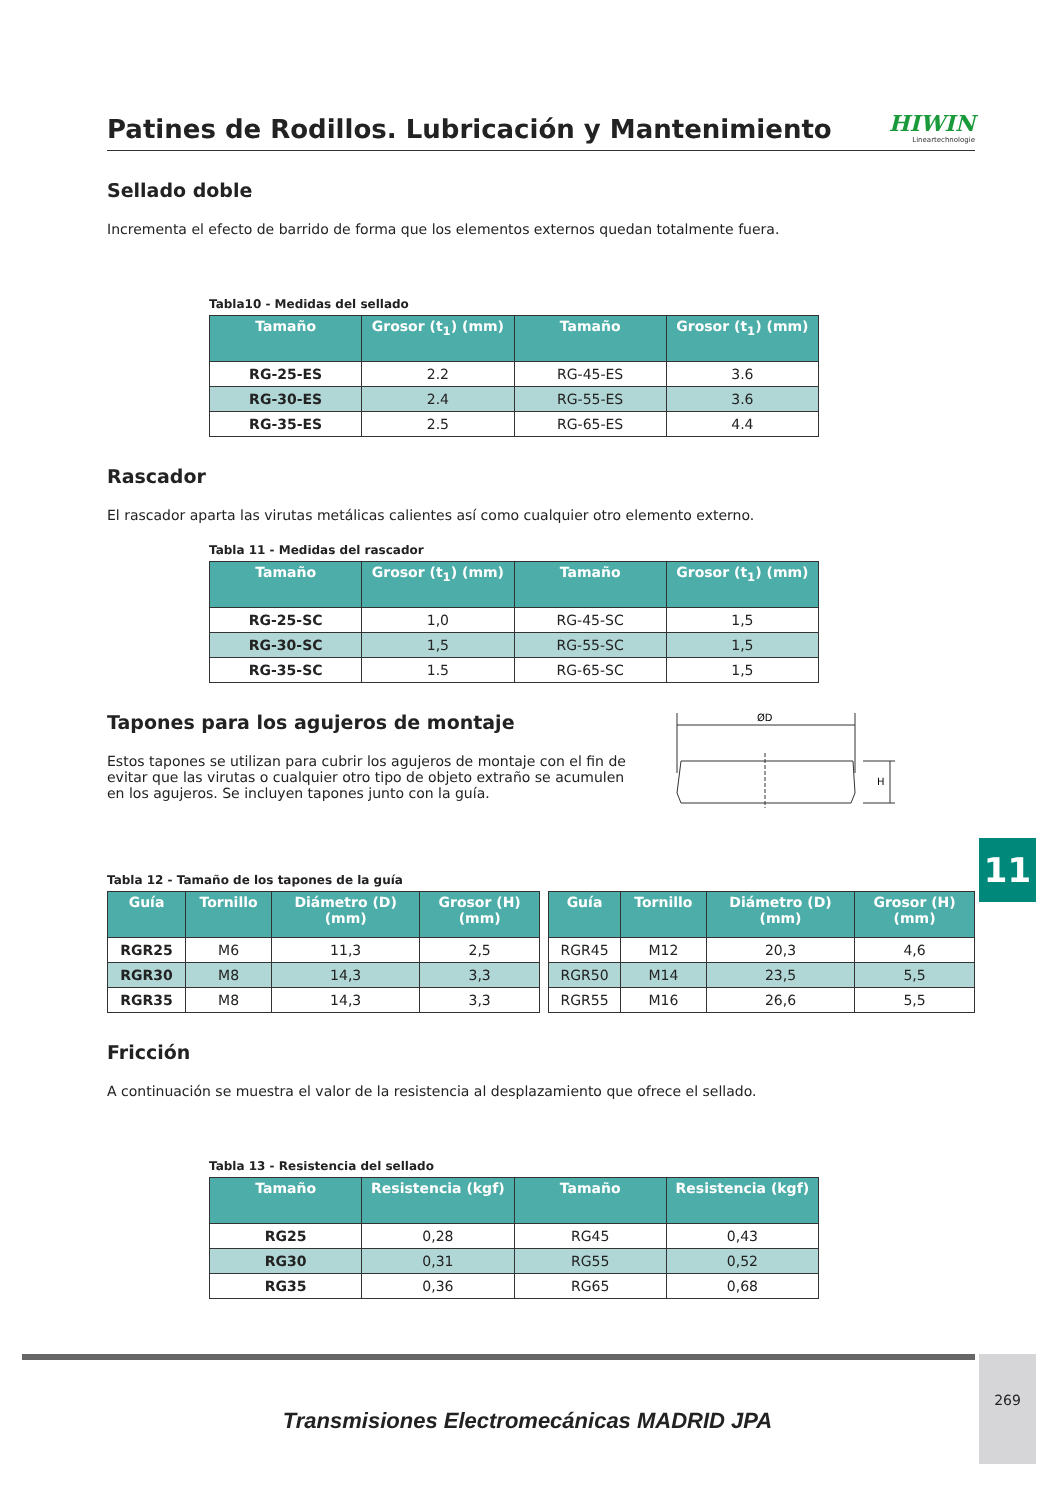Patines de Rodillos. Lubricación y Mantenimiento
HIWIN
Lineartechnologie
Sellado doble
Incrementa el efecto de barrido de forma que los elementos externos quedan totalmente fuera.
Tabla10 - Medidas del sellado
| Tamaño | Grosor (t<sub>1</sub>) (mm) | Tamaño | Grosor (t<sub>1</sub>) (mm) |
| --- | --- | --- | --- |
| RG-25-ES | 2.2 | RG-45-ES | 3.6 |
| RG-30-ES | 2.4 | RG-55-ES | 3.6 |
| RG-35-ES | 2.5 | RG-65-ES | 4.4 |
Rascador
El rascador aparta las virutas metálicas calientes así como cualquier otro elemento externo.
Tabla 11 - Medidas del rascador
| Tamaño | Grosor (t<sub>1</sub>) (mm) | Tamaño | Grosor (t<sub>1</sub>) (mm) |
| --- | --- | --- | --- |
| RG-25-SC | 1,0 | RG-45-SC | 1,5 |
| RG-30-SC | 1,5 | RG-55-SC | 1,5 |
| RG-35-SC | 1.5 | RG-65-SC | 1,5 |
Tapones para los agujeros de montaje
Estos tapones se utilizan para cubrir los agujeros de montaje con el fin de evitar que las virutas o cualquier otro tipo de objeto extraño se acumulen en los agujeros. Se incluyen tapones junto con la guía.
ØD
H
Tabla 12 - Tamaño de los tapones de la guía
| Guía | Tornillo | Diámetro (D) (mm) | Grosor (H) (mm) | | Guía | Tornillo | Diámetro (D) (mm) | Grosor (H) (mm) |
| --- | --- | --- | --- | --- | --- | --- | --- | --- |
| RGR25 | M6 | 11,3 | 2,5 | | RGR45 | M12 | 20,3 | 4,6 |
| RGR30 | M8 | 14,3 | 3,3 | | RGR50 | M14 | 23,5 | 5,5 |
| RGR35 | M8 | 14,3 | 3,3 | | RGR55 | M16 | 26,6 | 5,5 |
Fricción
A continuación se muestra el valor de la resistencia al desplazamiento que ofrece el sellado.
Tabla 13 - Resistencia del sellado
| Tamaño | Resistencia (kgf) | Tamaño | Resistencia (kgf) |
| --- | --- | --- | --- |
| RG25 | 0,28 | RG45 | 0,43 |
| RG30 | 0,31 | RG55 | 0,52 |
| RG35 | 0,36 | RG65 | 0,68 |
11
269
Transmisiones Electromecánicas MADRID JPA